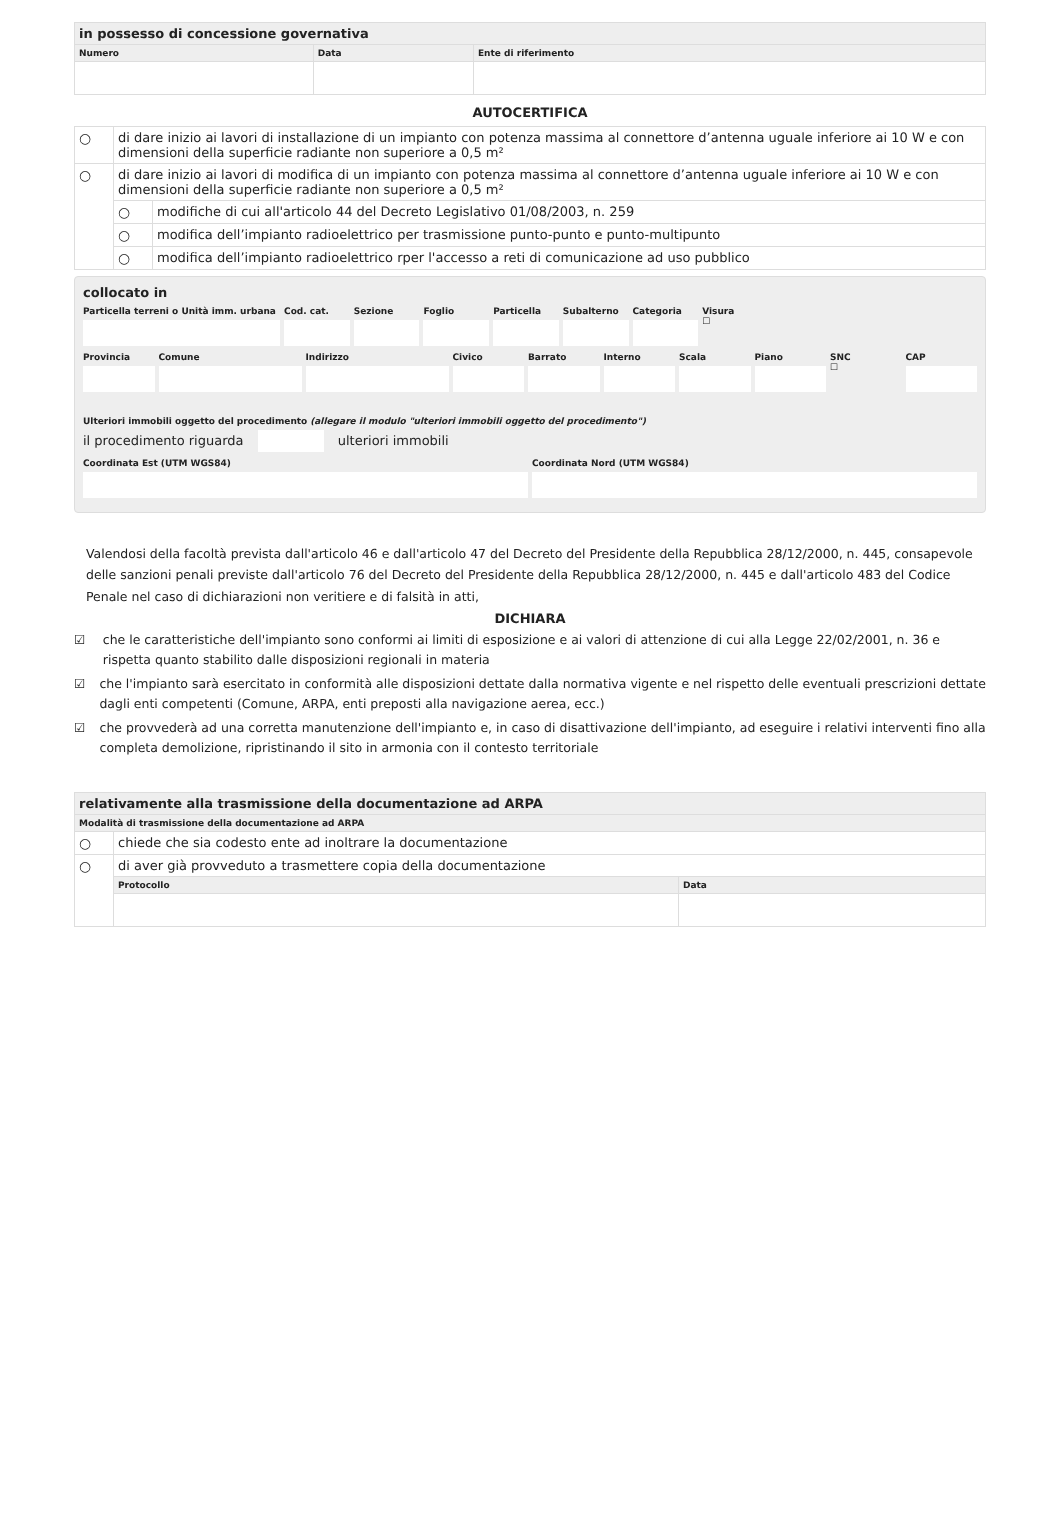| in possesso di concessione governativa | | |
| --- | --- | --- |
| Numero | Data | Ente di riferimento |
AUTOCERTIFICA
| ○ | di dare inizio ai lavori di installazione di un impianto con potenza massima al connettore d’antenna uguale inferiore ai 10 W e con dimensioni della superficie radiante non superiore a 0,5 m² | |
| ○ | di dare inizio ai lavori di modifica di un impianto con potenza massima al connettore d’antenna uguale inferiore ai 10 W e con dimensioni della superficie radiante non superiore a 0,5 m² | |
| | ○ | modifiche di cui all'articolo 44 del Decreto Legislativo 01/08/2003, n. 259 |
| | ○ | modifica dell’impianto radioelettrico per trasmissione punto-punto e punto-multipunto |
| | ○ | modifica dell’impianto radioelettrico rper l'accesso a reti di comunicazione ad uso pubblico |
collocato in
Particella terreni o Unità imm. urbana
Cod. cat. Sezione Foglio Particella Subalterno Categoria Visura
☐
Provincia Comune Indirizzo Civico Barrato Interno Scala Piano SNC
☐
CAP
Ulteriori immobili oggetto del procedimento (allegare il modulo "ulteriori immobili oggetto del procedimento")
il procedimento riguarda ulteriori immobili
Coordinata Est (UTM WGS84) Coordinata Nord (UTM WGS84)
Valendosi della facoltà prevista dall'articolo 46 e dall'articolo 47 del Decreto del Presidente della Repubblica 28/12/2000, n. 445, consapevole delle sanzioni penali previste dall'articolo 76 del Decreto del Presidente della Repubblica 28/12/2000, n. 445 e dall'articolo 483 del Codice Penale nel caso di dichiarazioni non veritiere e di falsità in atti,
DICHIARA
☑ che le caratteristiche dell'impianto sono conformi ai limiti di esposizione e ai valori di attenzione di cui alla Legge 22/02/2001, n. 36 e rispetta quanto stabilito dalle disposizioni regionali in materia
☑ che l'impianto sarà esercitato in conformità alle disposizioni dettate dalla normativa vigente e nel rispetto delle eventuali prescrizioni dettate dagli enti competenti (Comune, ARPA, enti preposti alla navigazione aerea, ecc.)
☑ che provvederà ad una corretta manutenzione dell'impianto e, in caso di disattivazione dell'impianto, ad eseguire i relativi interventi fino alla completa demolizione, ripristinando il sito in armonia con il contesto territoriale
| relativamente alla trasmissione della documentazione ad ARPA | | |
| --- | --- | --- |
| Modalità di trasmissione della documentazione ad ARPA | | |
| ○ | chiede che sia codesto ente ad inoltrare la documentazione | |
| ○ | di aver già provveduto a trasmettere copia della documentazione | |
| | Protocollo | Data |